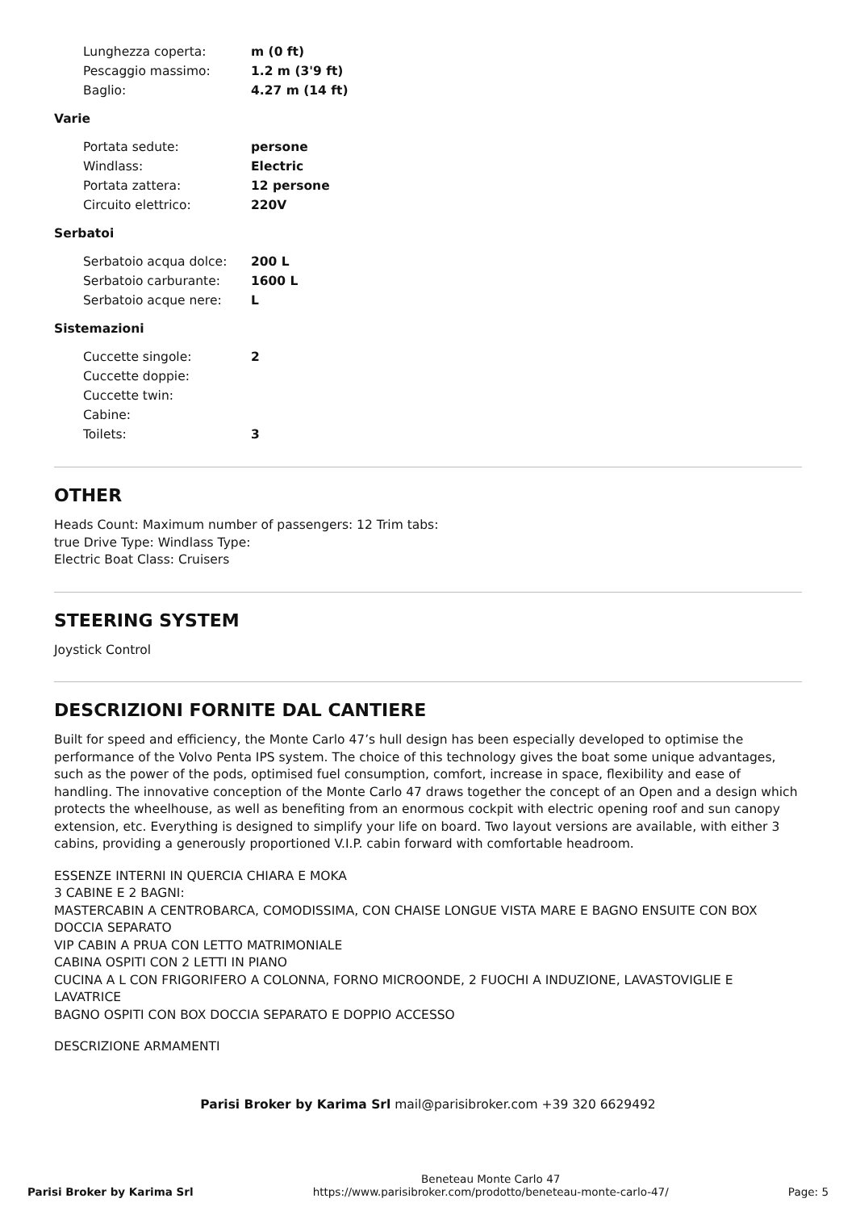| Lunghezza coperta: | m (0 ft) |
| Pescaggio massimo: | 1.2 m (3'9 ft) |
| Baglio: | 4.27 m (14 ft) |
Varie
| Portata sedute: | persone |
| Windlass: | Electric |
| Portata zattera: | 12 persone |
| Circuito elettrico: | 220V |
Serbatoi
| Serbatoio acqua dolce: | 200 L |
| Serbatoio carburante: | 1600 L |
| Serbatoio acque nere: | L |
Sistemazioni
| Cuccette singole: | 2 |
| Cuccette doppie: | |
| Cuccette twin: | |
| Cabine: | |
| Toilets: | 3 |
OTHER
Heads Count: Maximum number of passengers: 12 Trim tabs:
true Drive Type: Windlass Type:
Electric Boat Class: Cruisers
STEERING SYSTEM
Joystick Control
DESCRIZIONI FORNITE DAL CANTIERE
Built for speed and efficiency, the Monte Carlo 47’s hull design has been especially developed to optimise the performance of the Volvo Penta IPS system. The choice of this technology gives the boat some unique advantages, such as the power of the pods, optimised fuel consumption, comfort, increase in space, flexibility and ease of handling. The innovative conception of the Monte Carlo 47 draws together the concept of an Open and a design which protects the wheelhouse, as well as benefiting from an enormous cockpit with electric opening roof and sun canopy extension, etc. Everything is designed to simplify your life on board. Two layout versions are available, with either 3 cabins, providing a generously proportioned V.I.P. cabin forward with comfortable headroom.
ESSENZE INTERNI IN QUERCIA CHIARA E MOKA
3 CABINE E 2 BAGNI:
MASTERCABIN A CENTROBARCA, COMODISSIMA, CON CHAISE LONGUE VISTA MARE E BAGNO ENSUITE CON BOX DOCCIA SEPARATO
VIP CABIN A PRUA CON LETTO MATRIMONIALE
CABINA OSPITI CON 2 LETTI IN PIANO
CUCINA A L CON FRIGORIFERO A COLONNA, FORNO MICROONDE, 2 FUOCHI A INDUZIONE, LAVASTOVIGLIE E LAVATRICE
BAGNO OSPITI CON BOX DOCCIA SEPARATO E DOPPIO ACCESSO
DESCRIZIONE ARMAMENTI
Parisi Broker by Karima Srl mail@parisibroker.com +39 320 6629492
Parisi Broker by Karima Srl
Beneteau Monte Carlo 47
https://www.parisibroker.com/prodotto/beneteau-monte-carlo-47/
Page: 5